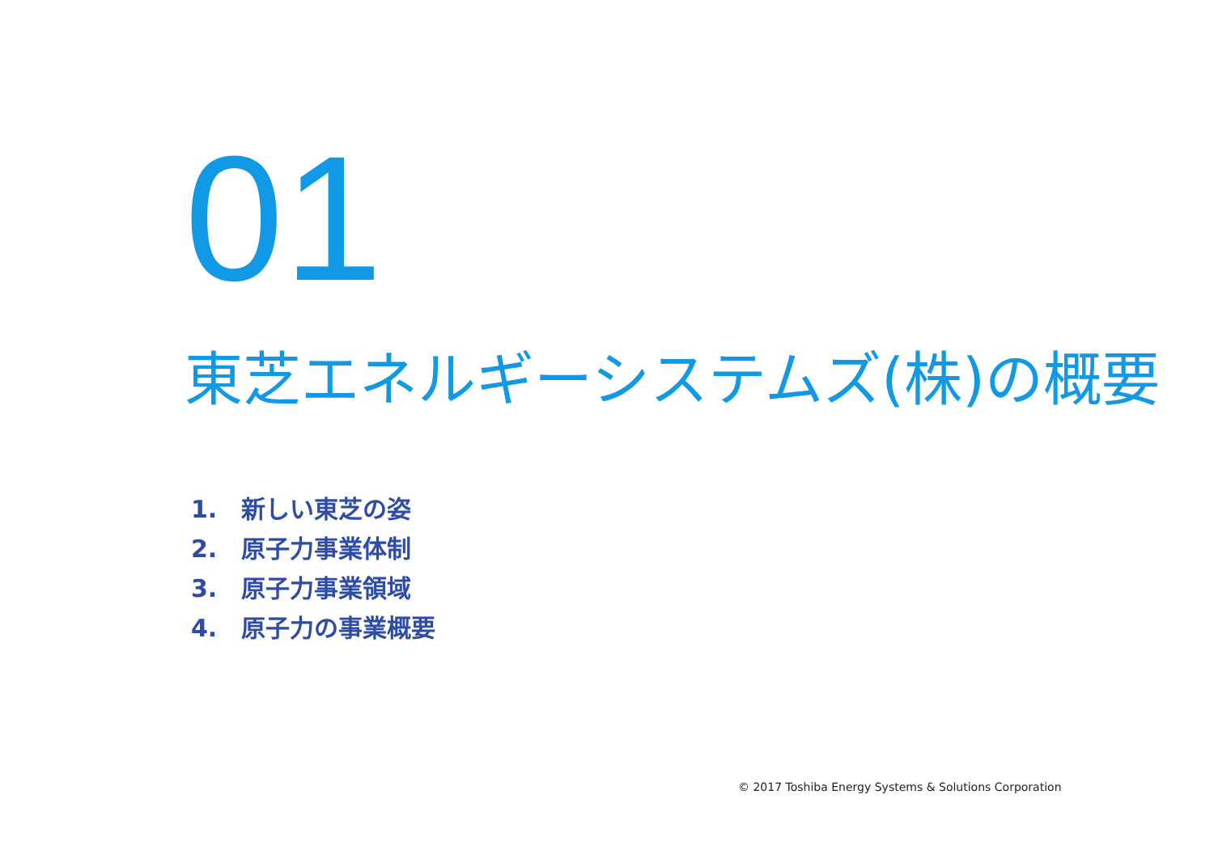01
東芝エネルギーシステムズ(株)の概要
1. 新しい東芝の姿
2. 原子力事業体制
3. 原子力事業領域
4. 原子力の事業概要
© 2017 Toshiba Energy Systems & Solutions Corporation